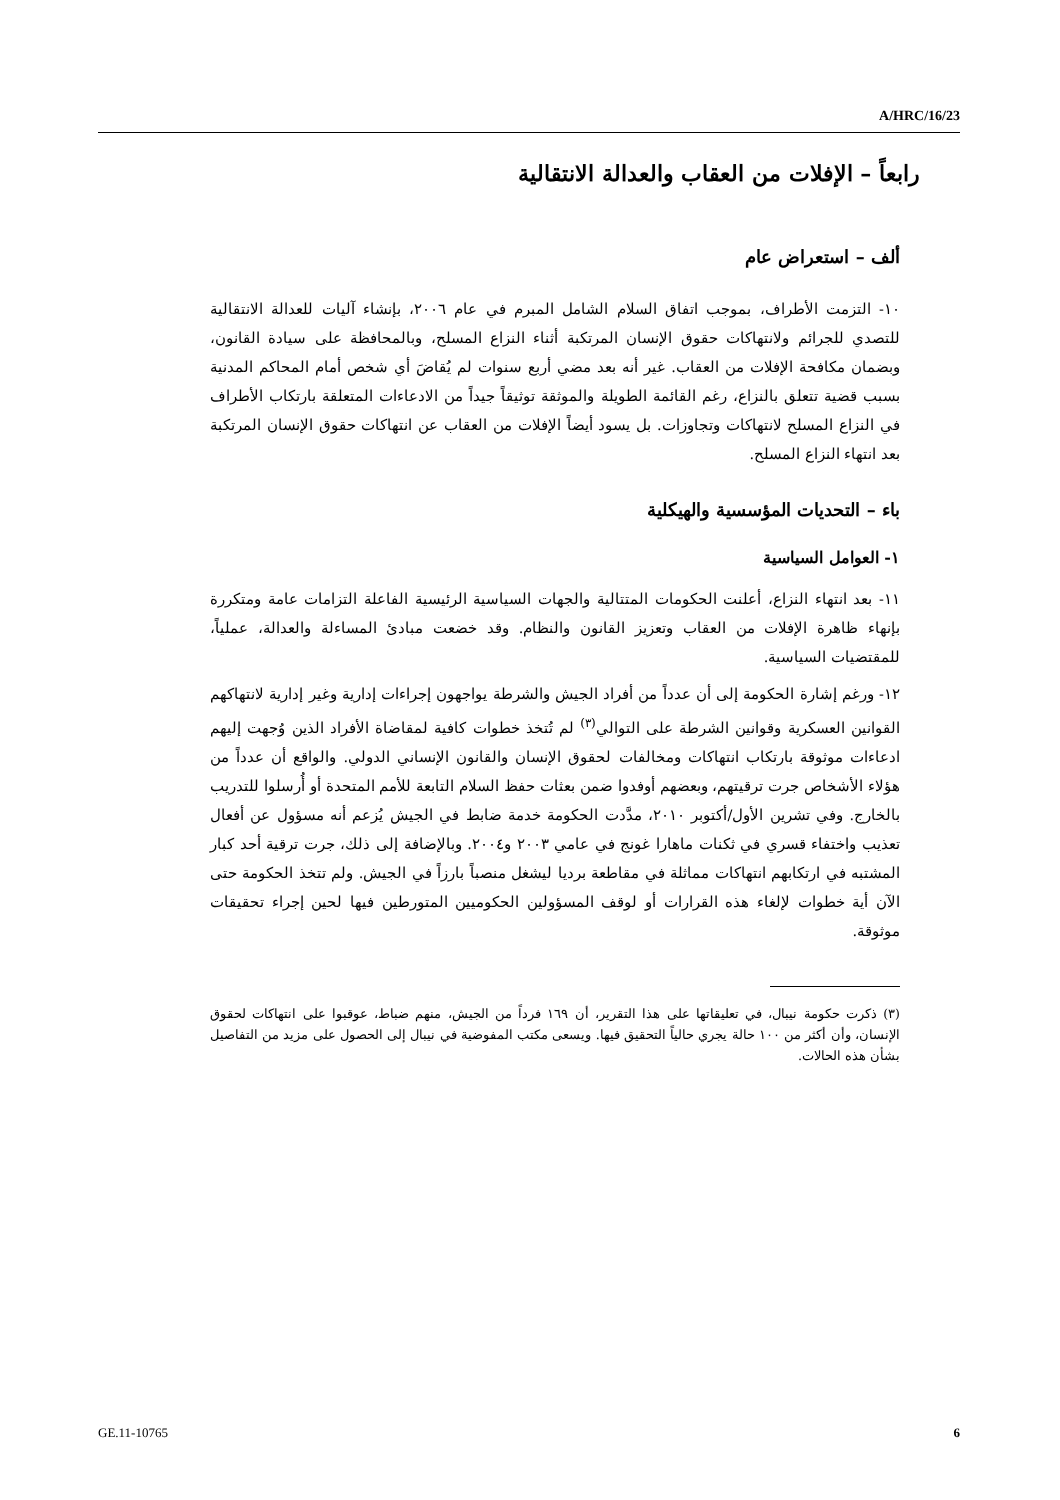A/HRC/16/23
رابعاً – الإفلات من العقاب والعدالة الانتقالية
ألف – استعراض عام
١٠- التزمت الأطراف، بموجب اتفاق السلام الشامل المبرم في عام ٢٠٠٦، بإنشاء آليات للعدالة الانتقالية للتصدي للجرائم ولانتهاكات حقوق الإنسان المرتكبة أثناء النزاع المسلح، وبالمحافظة على سيادة القانون، وبضمان مكافحة الإفلات من العقاب. غير أنه بعد مضي أربع سنوات لم يُقاضَ أي شخص أمام المحاكم المدنية بسبب قضية تتعلق بالنزاع، رغم القائمة الطويلة والموثقة توثيقاً جيداً من الادعاءات المتعلقة بارتكاب الأطراف في النزاع المسلح لانتهاكات وتجاوزات. بل يسود أيضاً الإفلات من العقاب عن انتهاكات حقوق الإنسان المرتكبة بعد انتهاء النزاع المسلح.
باء – التحديات المؤسسية والهيكلية
١- العوامل السياسية
١١- بعد انتهاء النزاع، أعلنت الحكومات المتتالية والجهات السياسية الرئيسية الفاعلة التزامات عامة ومتكررة بإنهاء ظاهرة الإفلات من العقاب وتعزيز القانون والنظام. وقد خضعت مبادئ المساءلة والعدالة، عملياً، للمقتضيات السياسية.
١٢- ورغم إشارة الحكومة إلى أن عدداً من أفراد الجيش والشرطة يواجهون إجراءات إدارية وغير إدارية لانتهاكهم القوانين العسكرية وقوانين الشرطة على التوالي<sup>(٣)</sup> لم تُتخذ خطوات كافية لمقاضاة الأفراد الذين وُجهت إليهم ادعاءات موثوقة بارتكاب انتهاكات ومخالفات لحقوق الإنسان والقانون الإنساني الدولي. والواقع أن عدداً من هؤلاء الأشخاص جرت ترقيتهم، وبعضهم أوفدوا ضمن بعثات حفظ السلام التابعة للأمم المتحدة أو أُرسلوا للتدريب بالخارج. وفي تشرين الأول/أكتوبر ٢٠١٠، مدَّدت الحكومة خدمة ضابط في الجيش يُزعم أنه مسؤول عن أفعال تعذيب واختفاء قسري في ثكنات ماهارا غونج في عامي ٢٠٠٣ و٢٠٠٤. وبالإضافة إلى ذلك، جرت ترقية أحد كبار المشتبه في ارتكابهم انتهاكات مماثلة في مقاطعة برديا ليشغل منصباً بارزاً في الجيش. ولم تتخذ الحكومة حتى الآن أية خطوات لإلغاء هذه القرارات أو لوقف المسؤولين الحكوميين المتورطين فيها لحين إجراء تحقيقات موثوقة.
(٣) ذكرت حكومة نيبال، في تعليقاتها على هذا التقرير، أن ١٦٩ فرداً من الجيش، منهم ضباط، عوقبوا على انتهاكات لحقوق الإنسان، وأن أكثر من ١٠٠ حالة يجري حالياً التحقيق فيها. ويسعى مكتب المفوضية في نيبال إلى الحصول على مزيد من التفاصيل بشأن هذه الحالات.
GE.11-10765 6